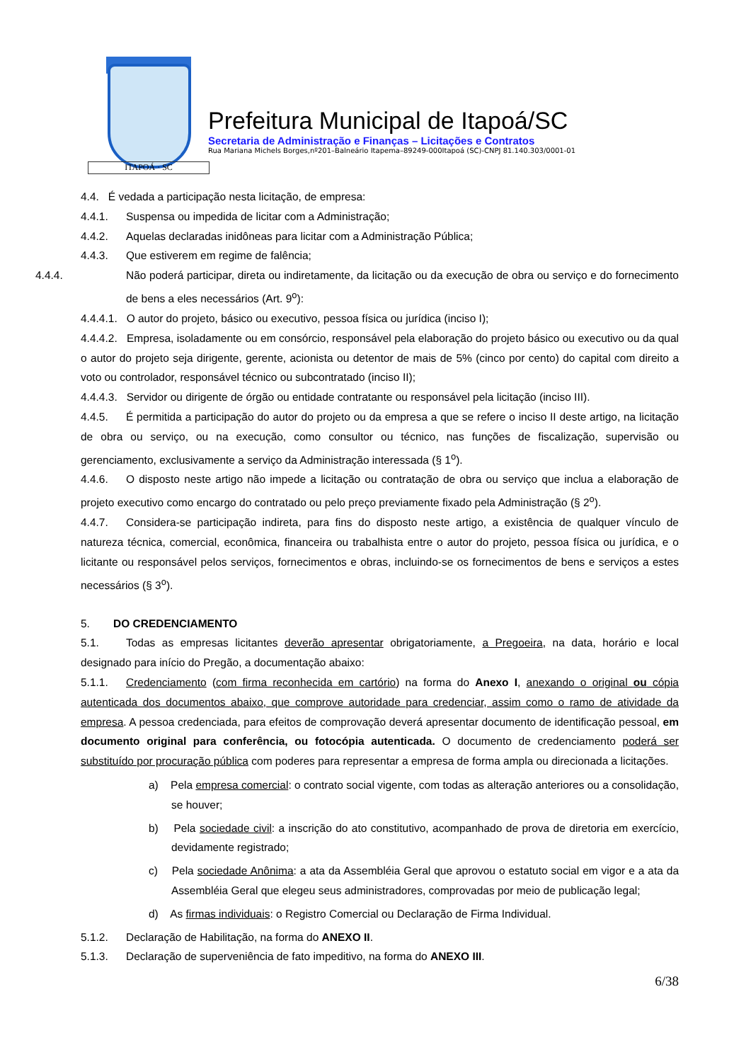ITAPOÁ · SC
Prefeitura Municipal de Itapoá/SC
Secretaria de Administração e Finanças – Licitações e Contratos
Rua Mariana Michels Borges,nº201–Balneário Itapema–89249-000Itapoá (SC)-CNPJ 81.140.303/0001-01
4.4. É vedada a participação nesta licitação, de empresa:
4.4.1. Suspensa ou impedida de licitar com a Administração;
4.4.2. Aquelas declaradas inidôneas para licitar com a Administração Pública;
4.4.3. Que estiverem em regime de falência;
4.4.4. Não poderá participar, direta ou indiretamente, da licitação ou da execução de obra ou serviço e do fornecimento de bens a eles necessários (Art. 9<sup>o</sup>):
4.4.4.1. O autor do projeto, básico ou executivo, pessoa física ou jurídica (inciso I);
4.4.4.2. Empresa, isoladamente ou em consórcio, responsável pela elaboração do projeto básico ou executivo ou da qual o autor do projeto seja dirigente, gerente, acionista ou detentor de mais de 5% (cinco por cento) do capital com direito a voto ou controlador, responsável técnico ou subcontratado (inciso II);
4.4.4.3. Servidor ou dirigente de órgão ou entidade contratante ou responsável pela licitação (inciso III).
4.4.5. É permitida a participação do autor do projeto ou da empresa a que se refere o inciso II deste artigo, na licitação de obra ou serviço, ou na execução, como consultor ou técnico, nas funções de fiscalização, supervisão ou gerenciamento, exclusivamente a serviço da Administração interessada (§ 1<sup>o</sup>).
4.4.6. O disposto neste artigo não impede a licitação ou contratação de obra ou serviço que inclua a elaboração de projeto executivo como encargo do contratado ou pelo preço previamente fixado pela Administração (§ 2<sup>o</sup>).
4.4.7. Considera-se participação indireta, para fins do disposto neste artigo, a existência de qualquer vínculo de natureza técnica, comercial, econômica, financeira ou trabalhista entre o autor do projeto, pessoa física ou jurídica, e o licitante ou responsável pelos serviços, fornecimentos e obras, incluindo-se os fornecimentos de bens e serviços a estes necessários (§ 3<sup>o</sup>).
5. DO CREDENCIAMENTO
5.1. Todas as empresas licitantes deverão apresentar obrigatoriamente, a Pregoeira, na data, horário e local designado para início do Pregão, a documentação abaixo:
5.1.1. Credenciamento (com firma reconhecida em cartório) na forma do Anexo I, anexando o original ou cópia autenticada dos documentos abaixo, que comprove autoridade para credenciar, assim como o ramo de atividade da empresa. A pessoa credenciada, para efeitos de comprovação deverá apresentar documento de identificação pessoal, em documento original para conferência, ou fotocópia autenticada. O documento de credenciamento poderá ser substituído por procuração pública com poderes para representar a empresa de forma ampla ou direcionada a licitações.
a) Pela empresa comercial: o contrato social vigente, com todas as alteração anteriores ou a consolidação, se houver;
b) Pela sociedade civil: a inscrição do ato constitutivo, acompanhado de prova de diretoria em exercício, devidamente registrado;
c) Pela sociedade Anônima: a ata da Assembléia Geral que aprovou o estatuto social em vigor e a ata da Assembléia Geral que elegeu seus administradores, comprovadas por meio de publicação legal;
d) As firmas individuais: o Registro Comercial ou Declaração de Firma Individual.
5.1.2. Declaração de Habilitação, na forma do ANEXO II.
5.1.3. Declaração de superveniência de fato impeditivo, na forma do ANEXO III.
6/38